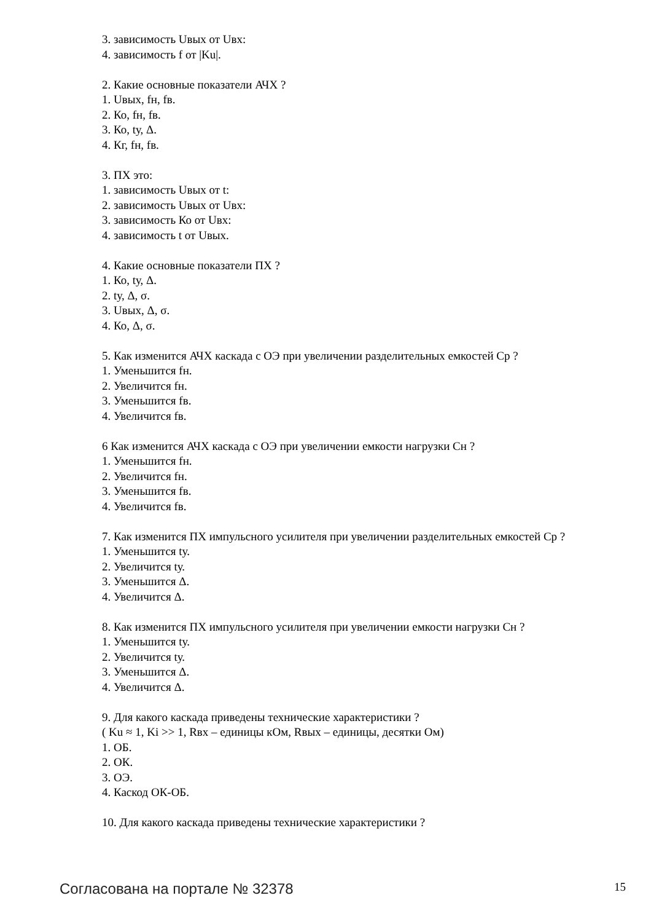3. зависимость Uвых от Uвх:
4. зависимость f от |Ku|.
2. Какие основные показатели АЧХ ?
1. Uвых, fн, fв.
2. Ко, fн, fв.
3. Ко, tу, Δ.
4. Кг, fн, fв.
3. ПХ это:
1. зависимость Uвых от t:
2. зависимость Uвых от Uвх:
3. зависимость Ко от Uвх:
4. зависимость t от Uвых.
4. Какие основные показатели ПХ ?
1. Ко, tу, Δ.
2. tу, Δ, σ.
3. Uвых, Δ, σ.
4. Ко, Δ, σ.
5. Как изменится АЧХ каскада с ОЭ при увеличении разделительных емкостей Ср ?
1. Уменьшится fн.
2. Увеличится fн.
3. Уменьшится fв.
4. Увеличится fв.
6 Как изменится АЧХ каскада с ОЭ при увеличении емкости нагрузки Сн ?
1. Уменьшится fн.
2. Увеличится fн.
3. Уменьшится fв.
4. Увеличится fв.
7. Как изменится ПХ импульсного усилителя при увеличении разделительных емкостей Ср ?
1. Уменьшится tу.
2. Увеличится tу.
3. Уменьшится Δ.
4. Увеличится Δ.
8. Как изменится ПХ импульсного усилителя при увеличении емкости нагрузки Сн ?
1. Уменьшится tу.
2. Увеличится tу.
3. Уменьшится Δ.
4. Увеличится Δ.
9. Для какого каскада приведены технические характеристики ?
( Ku ≈ 1, Ki >> 1, Rвх – единицы кОм, Rвых – единицы, десятки Ом)
1. ОБ.
2. ОК.
3. ОЭ.
4. Каскод ОК-ОБ.
10. Для какого каскада приведены технические характеристики ?
Согласована на портале № 32378 15